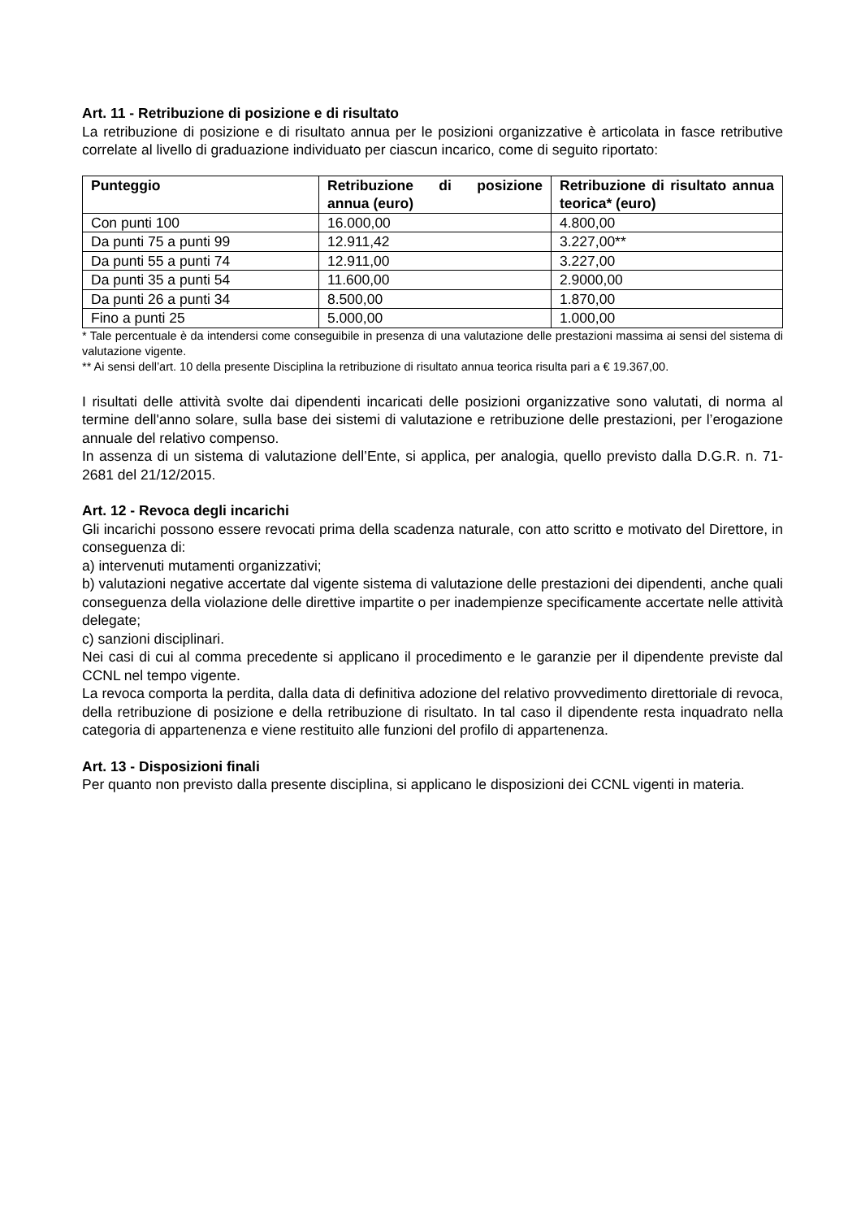Art. 11 - Retribuzione di posizione e di risultato
La retribuzione di posizione e di risultato annua per le posizioni organizzative è articolata in fasce retributive correlate al livello di graduazione individuato per ciascun incarico, come di seguito riportato:
| Punteggio | Retribuzione di posizione annua (euro) | Retribuzione di risultato annua teorica* (euro) |
| --- | --- | --- |
| Con punti 100 | 16.000,00 | 4.800,00 |
| Da punti 75 a punti 99 | 12.911,42 | 3.227,00** |
| Da punti 55 a punti 74 | 12.911,00 | 3.227,00 |
| Da punti 35 a punti 54 | 11.600,00 | 2.9000,00 |
| Da punti 26 a punti 34 | 8.500,00 | 1.870,00 |
| Fino a punti 25 | 5.000,00 | 1.000,00 |
* Tale percentuale è da intendersi come conseguibile in presenza di una valutazione delle prestazioni massima ai sensi del sistema di valutazione vigente.
** Ai sensi dell’art. 10 della presente Disciplina la retribuzione di risultato annua teorica risulta pari a € 19.367,00.
I risultati delle attività svolte dai dipendenti incaricati delle posizioni organizzative sono valutati, di norma al termine dell'anno solare, sulla base dei sistemi di valutazione e retribuzione delle prestazioni, per l’erogazione annuale del relativo compenso.
In assenza di un sistema di valutazione dell’Ente, si applica, per analogia, quello previsto dalla D.G.R. n. 71-2681 del 21/12/2015.
Art. 12 - Revoca degli incarichi
Gli incarichi possono essere revocati prima della scadenza naturale, con atto scritto e motivato del Direttore, in conseguenza di:
a) intervenuti mutamenti organizzativi;
b) valutazioni negative accertate dal vigente sistema di valutazione delle prestazioni dei dipendenti, anche quali conseguenza della violazione delle direttive impartite o per inadempienze specificamente accertate nelle attività delegate;
c) sanzioni disciplinari.
Nei casi di cui al comma precedente si applicano il procedimento e le garanzie per il dipendente previste dal CCNL nel tempo vigente.
La revoca comporta la perdita, dalla data di definitiva adozione del relativo provvedimento direttoriale di revoca, della retribuzione di posizione e della retribuzione di risultato. In tal caso il dipendente resta inquadrato nella categoria di appartenenza e viene restituito alle funzioni del profilo di appartenenza.
Art. 13 - Disposizioni finali
Per quanto non previsto dalla presente disciplina, si applicano le disposizioni dei CCNL vigenti in materia.